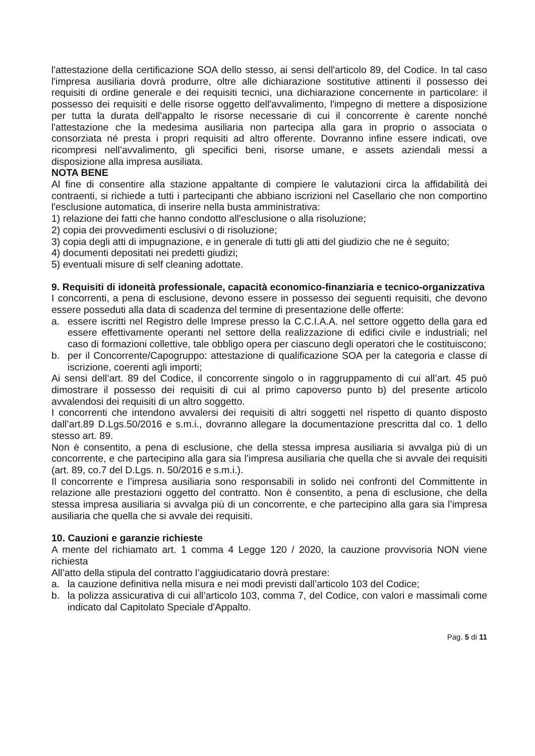l'attestazione della certificazione SOA dello stesso, ai sensi dell'articolo 89, del Codice. In tal caso l'impresa ausiliaria dovrà produrre, oltre alle dichiarazione sostitutive attinenti il possesso dei requisiti di ordine generale e dei requisiti tecnici, una dichiarazione concernente in particolare: il possesso dei requisiti e delle risorse oggetto dell'avvalimento, l'impegno di mettere a disposizione per tutta la durata dell'appalto le risorse necessarie di cui il concorrente è carente nonché l'attestazione che la medesima ausiliaria non partecipa alla gara in proprio o associata o consorziata né presta i propri requisiti ad altro offerente. Dovranno infine essere indicati, ove ricompresi nell’avvalimento, gli specifici beni, risorse umane, e assets aziendali messi a disposizione alla impresa ausiliata.
NOTA BENE
Al fine di consentire alla stazione appaltante di compiere le valutazioni circa la affidabilità dei contraenti, si richiede a tutti i partecipanti che abbiano iscrizioni nel Casellario che non comportino l'esclusione automatica, di inserire nella busta amministrativa:
1) relazione dei fatti che hanno condotto all'esclusione o alla risoluzione;
2) copia dei provvedimenti esclusivi o di risoluzione;
3) copia degli atti di impugnazione, e in generale di tutti gli atti del giudizio che ne è seguito;
4) documenti depositati nei predetti giudizi;
5) eventuali misure di self cleaning adottate.
9. Requisiti di idoneità professionale, capacità economico-finanziaria e tecnico-organizzativa
I concorrenti, a pena di esclusione, devono essere in possesso dei seguenti requisiti, che devono essere posseduti alla data di scadenza del termine di presentazione delle offerte:
a. essere iscritti nel Registro delle Imprese presso la C.C.I.A.A. nel settore oggetto della gara ed essere effettivamente operanti nel settore della realizzazione di edifici civile e industriali; nel caso di formazioni collettive, tale obbligo opera per ciascuno degli operatori che le costituiscono;
b. per il Concorrente/Capogruppo: attestazione di qualificazione SOA per la categoria e classe di iscrizione, coerenti agli importi;
Ai sensi dell’art. 89 del Codice, il concorrente singolo o in raggruppamento di cui all’art. 45 può dimostrare il possesso dei requisiti di cui al primo capoverso punto b) del presente articolo avvalendosi dei requisiti di un altro soggetto.
I concorrenti che intendono avvalersi dei requisiti di altri soggetti nel rispetto di quanto disposto dall’art.89 D.Lgs.50/2016 e s.m.i., dovranno allegare la documentazione prescritta dal co. 1 dello stesso art. 89.
Non è consentito, a pena di esclusione, che della stessa impresa ausiliaria si avvalga più di un concorrente, e che partecipino alla gara sia l’impresa ausiliaria che quella che si avvale dei requisiti (art. 89, co.7 del D.Lgs. n. 50/2016 e s.m.i.).
Il concorrente e l’impresa ausiliaria sono responsabili in solido nei confronti del Committente in relazione alle prestazioni oggetto del contratto. Non è consentito, a pena di esclusione, che della stessa impresa ausiliaria si avvalga più di un concorrente, e che partecipino alla gara sia l’impresa ausiliaria che quella che si avvale dei requisiti.
10. Cauzioni e garanzie richieste
A mente del richiamato art. 1 comma 4 Legge 120 / 2020, la cauzione provvisoria NON viene richiesta
All’atto della stipula del contratto l’aggiudicatario dovrà prestare:
a. la cauzione definitiva nella misura e nei modi previsti dall’articolo 103 del Codice;
b. la polizza assicurativa di cui all’articolo 103, comma 7, del Codice, con valori e massimali come indicato dal Capitolato Speciale d'Appalto.
Pag. 5 di 11